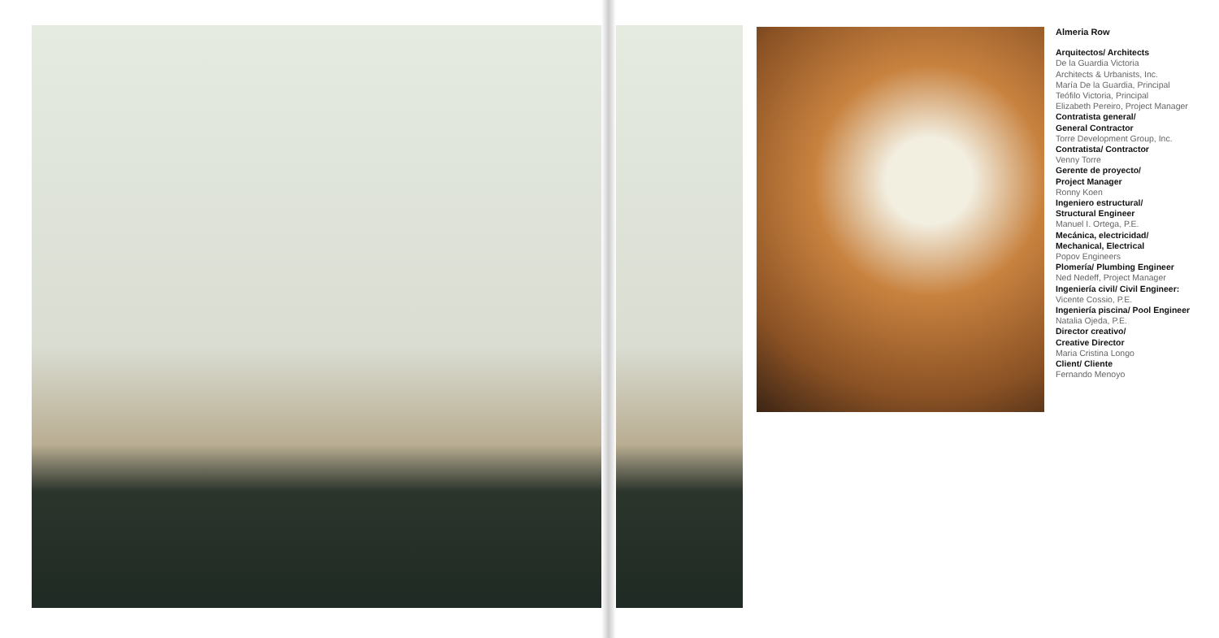Almeria Row
Arquitectos/ Architects
De la Guardia Victoria
Architects & Urbanists, Inc.
María De la Guardia, Principal
Teófilo Victoria, Principal
Elizabeth Pereiro, Project Manager
Contratista general/
General Contractor
Torre Development Group, Inc.
Contratista/ Contractor
Venny Torre
Gerente de proyecto/
Project Manager
Ronny Koen
Ingeniero estructural/
Structural Engineer
Manuel I. Ortega, P.E.
Mecánica, electricidad/
Mechanical, Electrical
Popov Engineers
Plomería/ Plumbing Engineer
Ned Nedeff, Project Manager
Ingeniería civil/ Civil Engineer:
Vicente Cossio, P.E.
Ingeniería piscina/ Pool Engineer
Natalia Ojeda, P.E.
Director creativo/
Creative Director
Maria Cristina Longo
Client/ Cliente
Fernando Menoyo